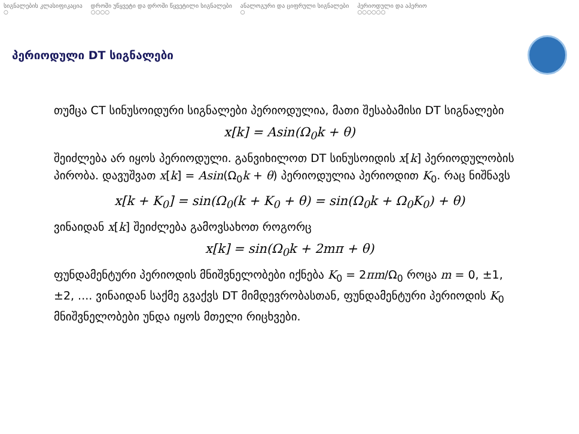სიგნალების კლასიფიკაცია
○
დროში უწყვეტი და დროში წყვეტილი სიგნალები
○○○○
ანალოგური და ციფრული სიგნალები
○
პერიოდული და აპერიო
○○○○○○
პერიოდული DT სიგნალები
თუმცა CT სინუსოიდური სიგნალები პერიოდულია, მათი შესაბამისი DT სიგნალები
x[k] = Asin(Ω<sub>0</sub>k + θ)
შეიძლება არ იყოს პერიოდული. განვიხილოთ DT სინუსოიდის x[k] პერიოდულობის პირობა. დავუშვათ x[k] = Asin(Ω<sub>0</sub>k + θ) პერიოდულია პერიოდით K<sub>0</sub>. რაც ნიშნავს
x[k + K<sub>0</sub>] = sin(Ω<sub>0</sub>(k + K<sub>0</sub> + θ) = sin(Ω<sub>0</sub>k + Ω<sub>0</sub>K<sub>0</sub>) + θ)
ვინაიდან x[k] შეიძლება გამოვსახოთ როგორც
x[k] = sin(Ω<sub>0</sub>k + 2mπ + θ)
ფუნდამენტური პერიოდის მნიშვნელობები იქნება K<sub>0</sub> = 2πm/Ω<sub>0</sub> როცა m = 0, ±1, ±2, .... ვინაიდან საქმე გვაქვს DT მიმდევრობასთან, ფუნდამენტური პერიოდის K<sub>0</sub> მნიშვნელობები უნდა იყოს მთელი რიცხვები.